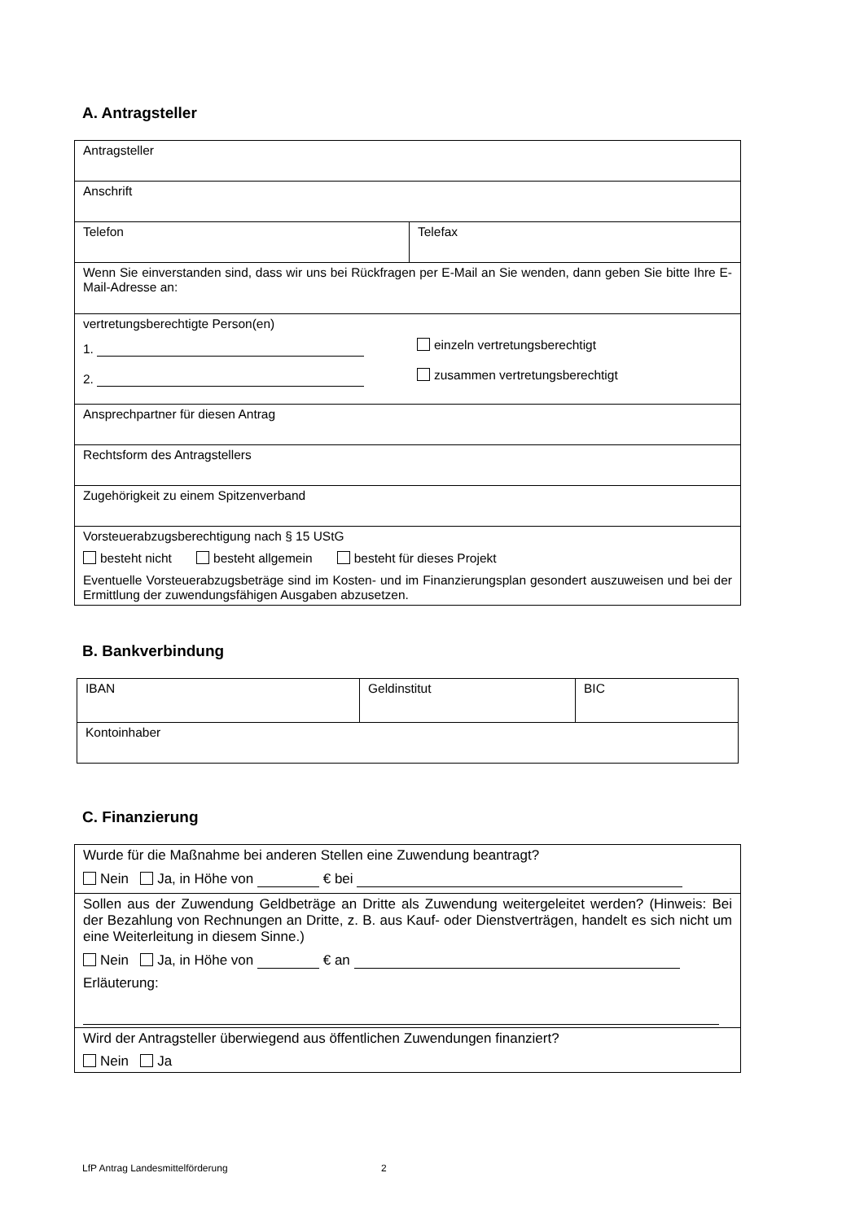A. Antragsteller
| Antragsteller | |
| Anschrift | |
| Telefon | Telefax |
| Wenn Sie einverstanden sind, dass wir uns bei Rückfragen per E-Mail an Sie wenden, dann geben Sie bitte Ihre E-Mail-Adresse an: | |
| vertretungsberechtigte Person(en) 1. einzeln vertretungsberechtigt 2. zusammen vertretungsberechtigt | |
| Ansprechpartner für diesen Antrag | |
| Rechtsform des Antragstellers | |
| Zugehörigkeit zu einem Spitzenverband | |
| Vorsteuerabzugsberechtigung nach § 15 UStG besteht nicht besteht allgemein besteht für dieses Projekt Eventuelle Vorsteuerabzugsbeträge sind im Kosten- und im Finanzierungsplan gesondert auszuweisen und bei der Ermittlung der zuwendungsfähigen Ausgaben abzusetzen. | |
B. Bankverbindung
| IBAN | Geldinstitut | BIC |
| Kontoinhaber | | |
C. Finanzierung
| Wurde für die Maßnahme bei anderen Stellen eine Zuwendung beantragt? Nein Ja, in Höhe von € bei |
| Sollen aus der Zuwendung Geldbeträge an Dritte als Zuwendung weitergeleitet werden? (Hinweis: Bei der Bezahlung von Rechnungen an Dritte, z. B. aus Kauf- oder Dienstverträgen, handelt es sich nicht um eine Weiterleitung in diesem Sinne.) Nein Ja, in Höhe von € an Erläuterung: |
| Wird der Antragsteller überwiegend aus öffentlichen Zuwendungen finanziert? Nein Ja |
LfP Antrag Landesmittelförderung 2